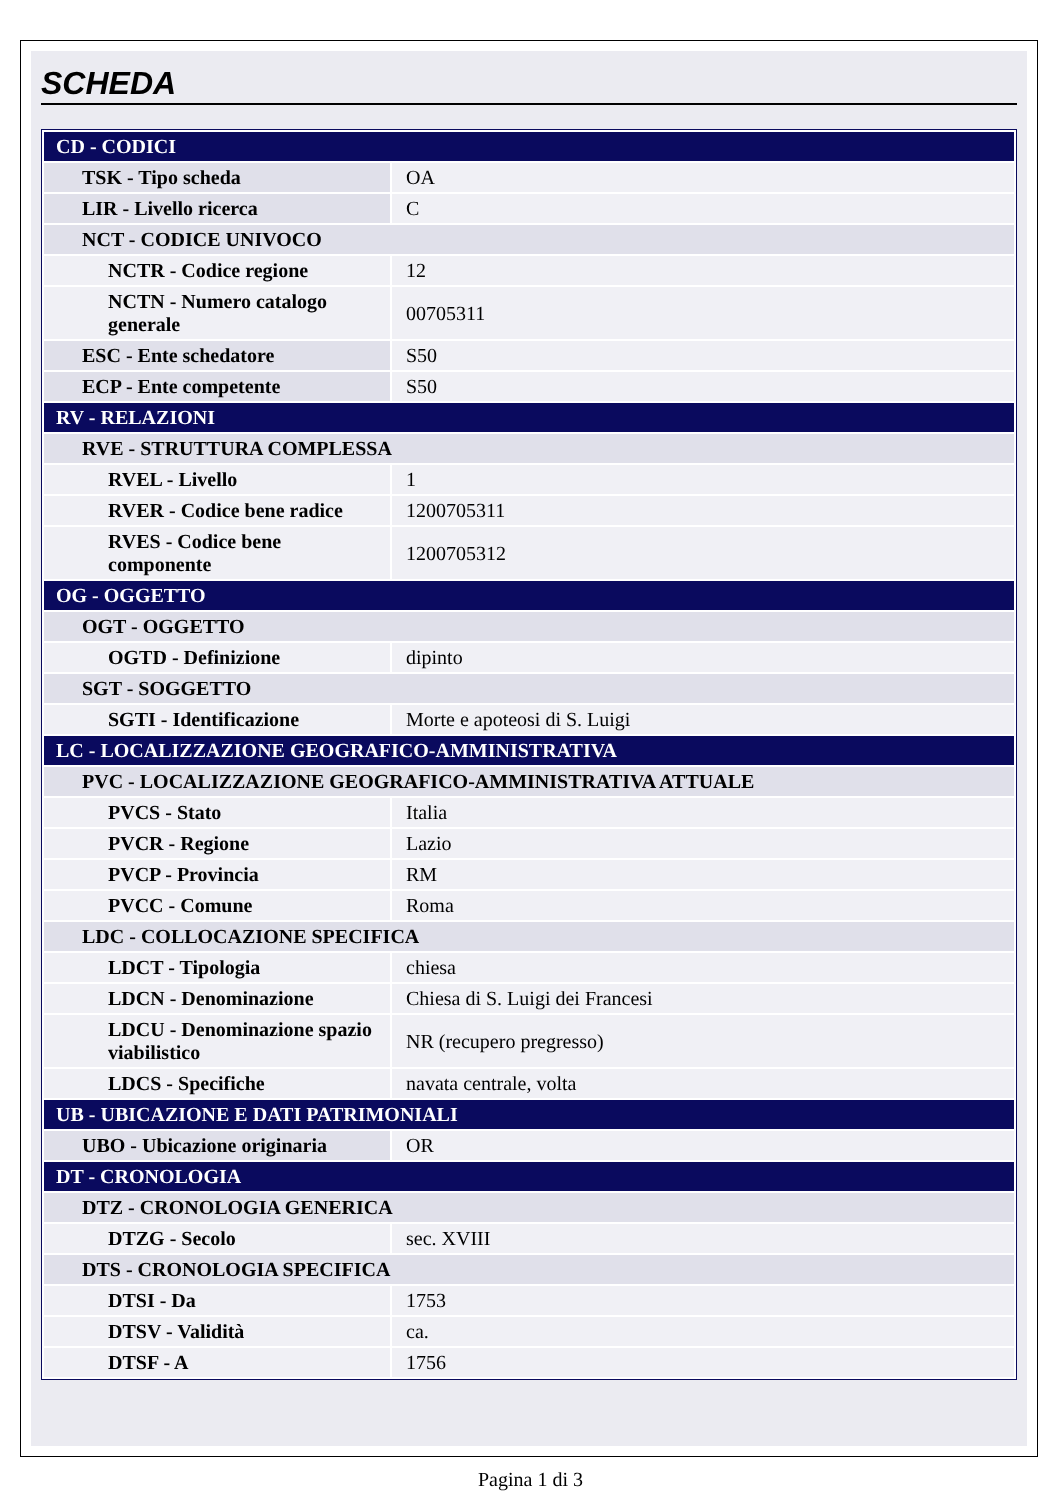SCHEDA
| CD - CODICI | |
| TSK - Tipo scheda | OA |
| LIR - Livello ricerca | C |
| NCT - CODICE UNIVOCO | |
| NCTR - Codice regione | 12 |
| NCTN - Numero catalogo generale | 00705311 |
| ESC - Ente schedatore | S50 |
| ECP - Ente competente | S50 |
| RV - RELAZIONI | |
| RVE - STRUTTURA COMPLESSA | |
| RVEL - Livello | 1 |
| RVER - Codice bene radice | 1200705311 |
| RVES - Codice bene componente | 1200705312 |
| OG - OGGETTO | |
| OGT - OGGETTO | |
| OGTD - Definizione | dipinto |
| SGT - SOGGETTO | |
| SGTI - Identificazione | Morte e apoteosi di S. Luigi |
| LC - LOCALIZZAZIONE GEOGRAFICO-AMMINISTRATIVA | |
| PVC - LOCALIZZAZIONE GEOGRAFICO-AMMINISTRATIVA ATTUALE | |
| PVCS - Stato | Italia |
| PVCR - Regione | Lazio |
| PVCP - Provincia | RM |
| PVCC - Comune | Roma |
| LDC - COLLOCAZIONE SPECIFICA | |
| LDCT - Tipologia | chiesa |
| LDCN - Denominazione | Chiesa di S. Luigi dei Francesi |
| LDCU - Denominazione spazio viabilistico | NR (recupero pregresso) |
| LDCS - Specifiche | navata centrale, volta |
| UB - UBICAZIONE E DATI PATRIMONIALI | |
| UBO - Ubicazione originaria | OR |
| DT - CRONOLOGIA | |
| DTZ - CRONOLOGIA GENERICA | |
| DTZG - Secolo | sec. XVIII |
| DTS - CRONOLOGIA SPECIFICA | |
| DTSI - Da | 1753 |
| DTSV - Validità | ca. |
| DTSF - A | 1756 |
Pagina 1 di 3